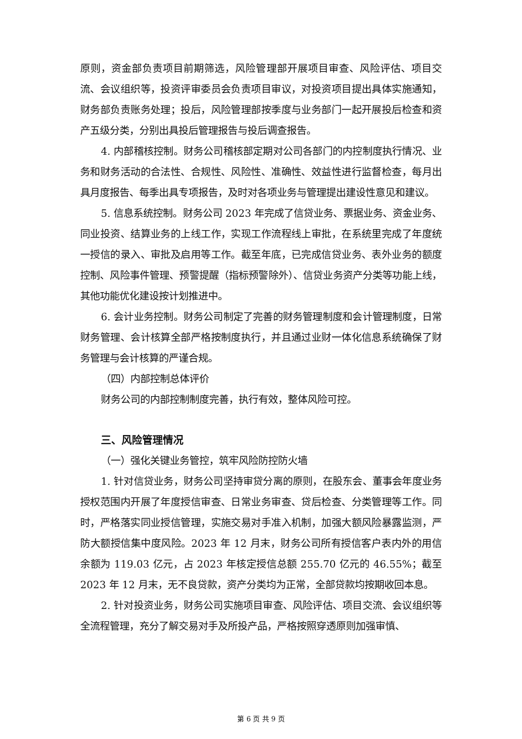原则，资金部负责项目前期筛选，风险管理部开展项目审查、风险评估、项目交流、会议组织等，投资评审委员会负责项目审议，对投资项目提出具体实施通知，财务部负责账务处理；投后，风险管理部按季度与业务部门一起开展投后检查和资产五级分类，分别出具投后管理报告与投后调查报告。
4. 内部稽核控制。财务公司稽核部定期对公司各部门的内控制度执行情况、业务和财务活动的合法性、合规性、风险性、准确性、效益性进行监督检查，每月出具月度报告、每季出具专项报告，及时对各项业务与管理提出建设性意见和建议。
5. 信息系统控制。财务公司 2023 年完成了信贷业务、票据业务、资金业务、同业投资、结算业务的上线工作，实现工作流程线上审批，在系统里完成了年度统一授信的录入、审批及启用等工作。截至年底，已完成信贷业务、表外业务的额度控制、风险事件管理、预警提醒（指标预警除外）、信贷业务资产分类等功能上线，其他功能优化建设按计划推进中。
6. 会计业务控制。财务公司制定了完善的财务管理制度和会计管理制度，日常财务管理、会计核算全部严格按制度执行，并且通过业财一体化信息系统确保了财务管理与会计核算的严谨合规。
（四）内部控制总体评价
财务公司的内部控制制度完善，执行有效，整体风险可控。
三、风险管理情况
（一）强化关键业务管控，筑牢风险防控防火墙
1. 针对信贷业务，财务公司坚持审贷分离的原则，在股东会、董事会年度业务授权范围内开展了年度授信审查、日常业务审查、贷后检查、分类管理等工作。同时，严格落实同业授信管理，实施交易对手准入机制，加强大额风险暴露监测，严防大额授信集中度风险。2023 年 12 月末，财务公司所有授信客户表内外的用信余额为 119.03 亿元，占 2023 年核定授信总额 255.70 亿元的 46.55%；截至 2023 年 12 月末，无不良贷款，资产分类均为正常，全部贷款均按期收回本息。
2. 针对投资业务，财务公司实施项目审查、风险评估、项目交流、会议组织等全流程管理，充分了解交易对手及所投产品，严格按照穿透原则加强审慎、
第 6 页 共 9 页